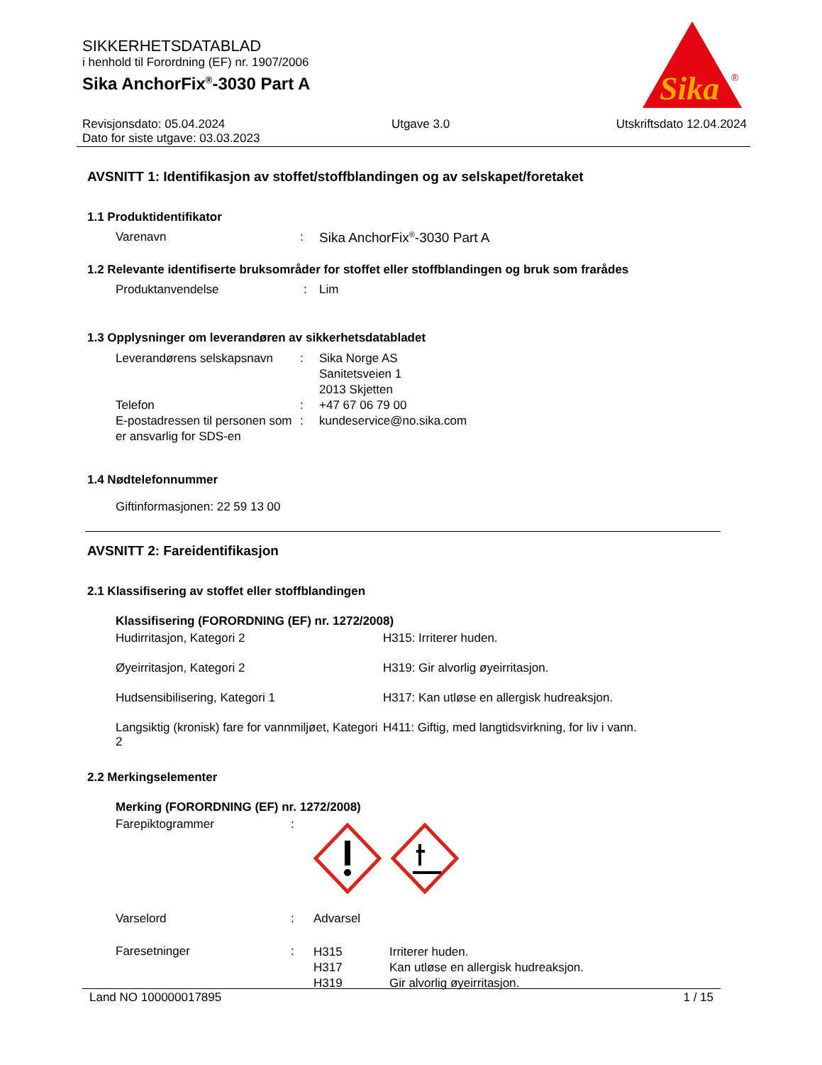SIKKERHETSDATABLAD
i henhold til Forordning (EF) nr. 1907/2006
Sika AnchorFix<sup>®</sup>-3030 Part A
Sika
®
Revisjonsdato: 05.04.2024 Utgave 3.0 Utskriftsdato 12.04.2024
Dato for siste utgave: 03.03.2023
AVSNITT 1: Identifikasjon av stoffet/stoffblandingen og av selskapet/foretaket
1.1 Produktidentifikator
| Varenavn | : | Sika AnchorFix<sup>®</sup>-3030 Part A |
1.2 Relevante identifiserte bruksområder for stoffet eller stoffblandingen og bruk som frarådes
| Produktanvendelse | : | Lim |
1.3 Opplysninger om leverandøren av sikkerhetsdatabladet
| Leverandørens selskapsnavn | : | Sika Norge AS Sanitetsveien 1 2013 Skjetten |
| Telefon | : | +47 67 06 79 00 |
| E-postadressen til personen som er ansvarlig for SDS-en | : | kundeservice@no.sika.com |
1.4 Nødtelefonnummer
Giftinformasjonen: 22 59 13 00
AVSNITT 2: Fareidentifikasjon
2.1 Klassifisering av stoffet eller stoffblandingen
Klassifisering (FORORDNING (EF) nr. 1272/2008)
| Hudirritasjon, Kategori 2 | H315: Irriterer huden. |
| Øyeirritasjon, Kategori 2 | H319: Gir alvorlig øyeirritasjon. |
| Hudsensibilisering, Kategori 1 | H317: Kan utløse en allergisk hudreaksjon. |
| Langsiktig (kronisk) fare for vannmiljøet, Kategori 2 | H411: Giftig, med langtidsvirkning, for liv i vann. |
2.2 Merkingselementer
Merking (FORORDNING (EF) nr. 1272/2008)
| Farepiktogrammer | : | |
| Varselord | : | Advarsel |
| Faresetninger | : | / H315 / Irriterer huden. / / H317 / Kan utløse en allergisk hudreaksjon. / / H319 / Gir alvorlig øyeirritasjon. / |
Land NO 100000017895 1 / 15